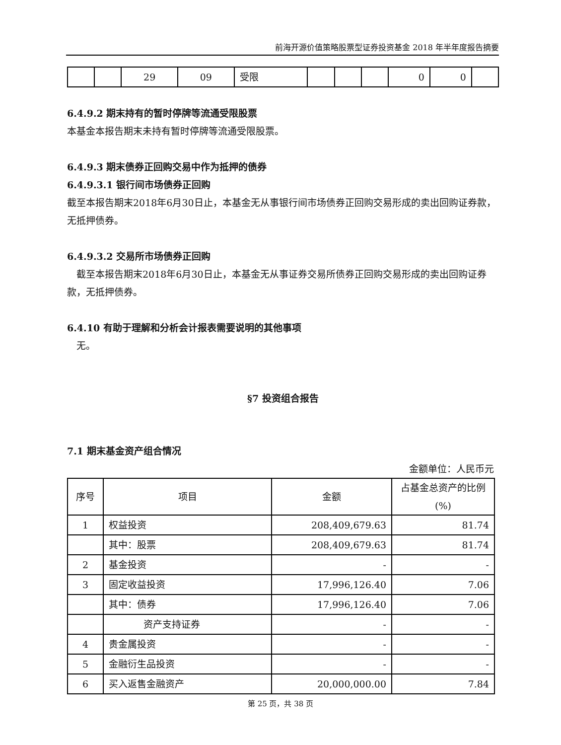前海开源价值策略股票型证券投资基金 2018 年半年度报告摘要
| | | 29 | 09 | 受限 | | | | 0 | 0 | |
6.4.9.2 期末持有的暂时停牌等流通受限股票
本基金本报告期末未持有暂时停牌等流通受限股票。
6.4.9.3 期末债券正回购交易中作为抵押的债券
6.4.9.3.1 银行间市场债券正回购
截至本报告期末2018年6月30日止，本基金无从事银行间市场债券正回购交易形成的卖出回购证券款，无抵押债券。
6.4.9.3.2 交易所市场债券正回购
 截至本报告期末2018年6月30日止，本基金无从事证券交易所债券正回购交易形成的卖出回购证券款，无抵押债券。
6.4.10 有助于理解和分析会计报表需要说明的其他事项
 无。
§7 投资组合报告
7.1 期末基金资产组合情况
金额单位：人民币元
| 序号 | 项目 | 金额 | 占基金总资产的比例(%) |
| --- | --- | --- | --- |
| 1 | 权益投资 | 208,409,679.63 | 81.74 |
| | 其中：股票 | 208,409,679.63 | 81.74 |
| 2 | 基金投资 | - | - |
| 3 | 固定收益投资 | 17,996,126.40 | 7.06 |
| | 其中：债券 | 17,996,126.40 | 7.06 |
| | 资产支持证券 | - | - |
| 4 | 贵金属投资 | - | - |
| 5 | 金融衍生品投资 | - | - |
| 6 | 买入返售金融资产 | 20,000,000.00 | 7.84 |
第 25 页，共 38 页